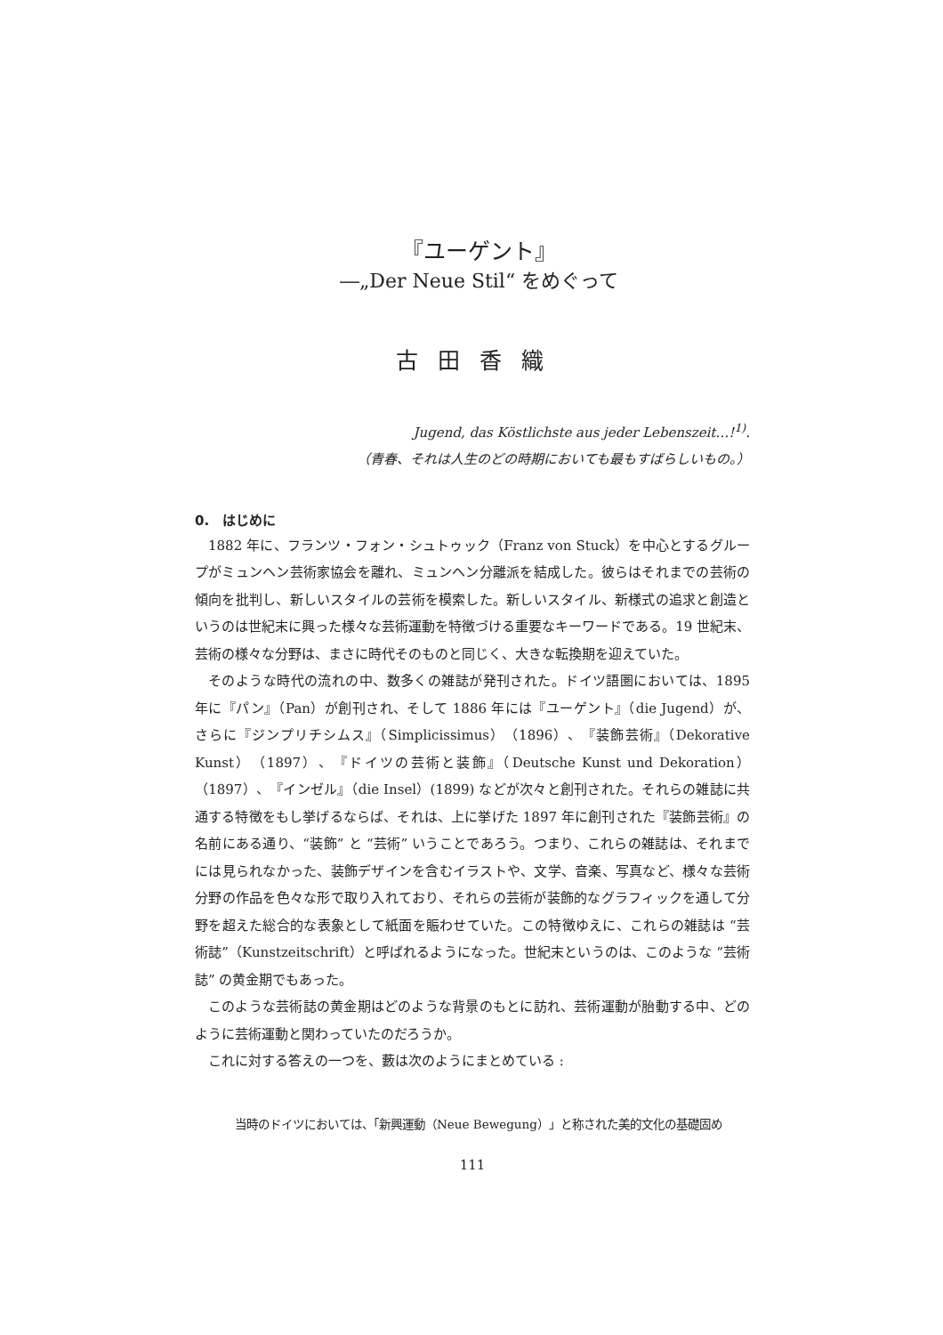『ユーゲント』
―„Der Neue Stil“ をめぐって
古田香織
Jugend, das Köstlichste aus jeder Lebenszeit…!<sup>1)</sup>.
（青春、それは人生のどの時期においても最もすばらしいもの。）
0.　はじめに
1882 年に、フランツ・フォン・シュトゥック（Franz von Stuck）を中心とするグループがミュンヘン芸術家協会を離れ、ミュンヘン分離派を結成した。彼らはそれまでの芸術の傾向を批判し、新しいスタイルの芸術を模索した。新しいスタイル、新様式の追求と創造というのは世紀末に興った様々な芸術運動を特徴づける重要なキーワードである。19 世紀末、芸術の様々な分野は、まさに時代そのものと同じく、大きな転換期を迎えていた。
そのような時代の流れの中、数多くの雑誌が発刊された。ドイツ語圏においては、1895 年に『パン』（Pan）が創刊され、そして 1886 年には『ユーゲント』（die Jugend）が、さらに『ジンプリチシムス』（Simplicissimus）（1896）、『装飾芸術』（Dekorative Kunst）（1897）、『ドイツの芸術と装飾』（Deutsche Kunst und Dekoration）（1897）、『インゼル』（die Insel）(1899) などが次々と創刊された。それらの雑誌に共通する特徴をもし挙げるならば、それは、上に挙げた 1897 年に創刊された『装飾芸術』の名前にある通り、“装飾” と “芸術” いうことであろう。つまり、これらの雑誌は、それまでには見られなかった、装飾デザインを含むイラストや、文学、音楽、写真など、様々な芸術分野の作品を色々な形で取り入れており、それらの芸術が装飾的なグラフィックを通して分野を超えた総合的な表象として紙面を賑わせていた。この特徴ゆえに、これらの雑誌は “芸術誌”（Kunstzeitschrift）と呼ばれるようになった。世紀末というのは、このような “芸術誌” の黄金期でもあった。
このような芸術誌の黄金期はどのような背景のもとに訪れ、芸術運動が胎動する中、どのように芸術運動と関わっていたのだろうか。
これに対する答えの一つを、藪は次のようにまとめている :
当時のドイツにおいては、「新興運動（Neue Bewegung）」と称された美的文化の基礎固め
111